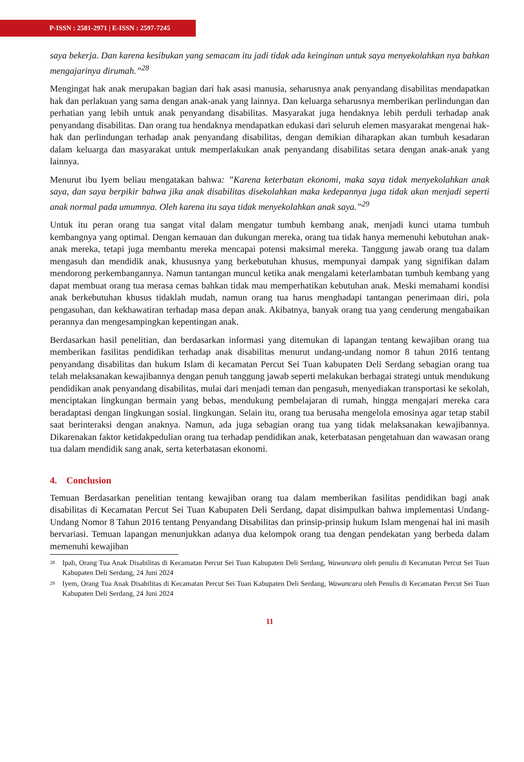P-ISSN : 2581-2971 | E-ISSN : 2597-7245
saya bekerja. Dan karena kesibukan yang semacam itu jadi tidak ada keinginan untuk saya menyekolahkan nya bahkan mengajarinya dirumah.”<sup>28</sup>
Mengingat hak anak merupakan bagian dari hak asasi manusia, seharusnya anak penyandang disabilitas mendapatkan hak dan perlakuan yang sama dengan anak-anak yang lainnya. Dan keluarga seharusnya memberikan perlindungan dan perhatian yang lebih untuk anak penyandang disabilitas. Masyarakat juga hendaknya lebih perduli terhadap anak penyandang disabilitas. Dan orang tua hendaknya mendapatkan edukasi dari seluruh elemen masyarakat mengenai hak-hak dan perlindungan terhadap anak penyandang disabilitas, dengan demikian diharapkan akan tumbuh kesadaran dalam keluarga dan masyarakat untuk memperlakukan anak penyandang disabilitas setara dengan anak-anak yang lainnya.
Menurut ibu Iyem beliau mengatakan bahwa: ”Karena keterbatan ekonomi, maka saya tidak menyekolahkan anak saya, dan saya berpikir bahwa jika anak disabilitas disekolahkan maka kedepannya juga tidak akan menjadi seperti anak normal pada umumnya. Oleh karena itu saya tidak menyekolahkan anak saya.”<sup>29</sup>
Untuk itu peran orang tua sangat vital dalam mengatur tumbuh kembang anak, menjadi kunci utama tumbuh kembangnya yang optimal. Dengan kemauan dan dukungan mereka, orang tua tidak hanya memenuhi kebutuhan anak-anak mereka, tetapi juga membantu mereka mencapai potensi maksimal mereka. Tanggung jawab orang tua dalam mengasuh dan mendidik anak, khususnya yang berkebutuhan khusus, mempunyai dampak yang signifikan dalam mendorong perkembangannya. Namun tantangan muncul ketika anak mengalami keterlambatan tumbuh kembang yang dapat membuat orang tua merasa cemas bahkan tidak mau memperhatikan kebutuhan anak. Meski memahami kondisi anak berkebutuhan khusus tidaklah mudah, namun orang tua harus menghadapi tantangan penerimaan diri, pola pengasuhan, dan kekhawatiran terhadap masa depan anak. Akibatnya, banyak orang tua yang cenderung mengabaikan perannya dan mengesampingkan kepentingan anak.
Berdasarkan hasil penelitian, dan berdasarkan informasi yang ditemukan di lapangan tentang kewajiban orang tua memberikan fasilitas pendidikan terhadap anak disabilitas menurut undang-undang nomor 8 tahun 2016 tentang penyandang disabilitas dan hukum Islam di kecamatan Percut Sei Tuan kabupaten Deli Serdang sebagian orang tua telah melaksanakan kewajibannya dengan penuh tanggung jawab seperti melakukan berbagai strategi untuk mendukung pendidikan anak penyandang disabilitas, mulai dari menjadi teman dan pengasuh, menyediakan transportasi ke sekolah, menciptakan lingkungan bermain yang bebas, mendukung pembelajaran di rumah, hingga mengajari mereka cara beradaptasi dengan lingkungan sosial. lingkungan. Selain itu, orang tua berusaha mengelola emosinya agar tetap stabil saat berinteraksi dengan anaknya. Namun, ada juga sebagian orang tua yang tidak melaksanakan kewajibannya. Dikarenakan faktor ketidakpedulian orang tua terhadap pendidikan anak, keterbatasan pengetahuan dan wawasan orang tua dalam mendidik sang anak, serta keterbatasan ekonomi.
4. Conclusion
Temuan Berdasarkan penelitian tentang kewajiban orang tua dalam memberikan fasilitas pendidikan bagi anak disabilitas di Kecamatan Percut Sei Tuan Kabupaten Deli Serdang, dapat disimpulkan bahwa implementasi Undang-Undang Nomor 8 Tahun 2016 tentang Penyandang Disabilitas dan prinsip-prinsip hukum Islam mengenai hal ini masih bervariasi. Temuan lapangan menunjukkan adanya dua kelompok orang tua dengan pendekatan yang berbeda dalam memenuhi kewajiban
28 Ipah, Orang Tua Anak Disabilitas di Kecamatan Percut Sei Tuan Kabupaten Deli Serdang, Wawancara oleh penulis di Kecamatan Percut Sei Tuan Kabupaten Deli Serdang, 24 Juni 2024
29 Iyem, Orang Tua Anak Disabilitas di Kecamatan Percut Sei Tuan Kabupaten Deli Serdang, Wawancara oleh Penulis di Kecamatan Percut Sei Tuan Kabupaten Deli Serdang, 24 Juni 2024
11